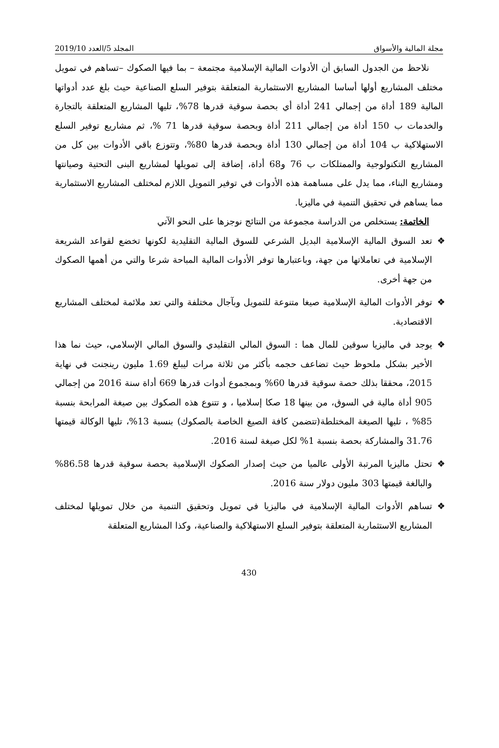مجلة المالية والأسواق المجلد 5/العدد 2019/10
نلاحظ من الجدول السابق أن الأدوات المالية الإسلامية مجتمعة – بما فيها الصكوك –تساهم في تمويل مختلف المشاريع أولها أساسا المشاريع الاستثمارية المتعلقة بتوفير السلع الصناعية حيث بلغ عدد أدواتها المالية 189 أداة من إجمالي 241 أداة أي بحصة سوقية قدرها 78%، تليها المشاريع المتعلقة بالتجارة والخدمات ب 150 أداة من إجمالي 211 أداة وبحصة سوقية قدرها 71 %، ثم مشاريع توفير السلع الاستهلاكية ب 104 أداة من إجمالي 130 أداة وبحصة قدرها 80%، وتتوزع باقي الأدوات بين كل من المشاريع التكنولوجية والممتلكات ب 76 و68 أداة، إضافة إلى تمويلها لمشاريع البنى التحتية وصيانتها ومشاريع البناء، مما يدل على مساهمة هذه الأدوات في توفير التمويل اللازم لمختلف المشاريع الاستثمارية مما يساهم في تحقيق التنمية في ماليزيا.
الخاتمة: يستخلص من الدراسة مجموعة من النتائج نوجزها على النحو الآتي
❖ تعد السوق المالية الإسلامية البديل الشرعي للسوق المالية التقليدية لكونها تخضع لقواعد الشريعة الإسلامية في تعاملاتها من جهة، وباعتبارها توفر الأدوات المالية المباحة شرعا والتي من أهمها الصكوك من جهة أخرى.
❖ توفر الأدوات المالية الإسلامية صيغا متنوعة للتمويل وبآجال مختلفة والتي تعد ملائمة لمختلف المشاريع الاقتصادية.
❖ يوجد في ماليزيا سوقين للمال هما : السوق المالي التقليدي والسوق المالي الإسلامي، حيث نما هذا الأخير بشكل ملحوظ حيث تضاعف حجمه بأكثر من ثلاثة مرات ليبلغ 1.69 مليون رينجنت في نهاية 2015، محققا بذلك حصة سوقية قدرها 60% وبمجموع أدوات قدرها 669 أداة سنة 2016 من إجمالي 905 أداة مالية في السوق، من بينها 18 صكا إسلاميا ، و تتنوع هذه الصكوك بين صيغة المرابحة بنسبة 85% ، تليها الصيغة المختلطة(تتضمن كافة الصيغ الخاصة بالصكوك) بنسبة 13%، تليها الوكالة قيمتها 31.76 والمشاركة بحصة بنسبة 1% لكل صيغة لسنة 2016.
❖ تحتل ماليزيا المرتبة الأولى عالميا من حيث إصدار الصكوك الإسلامية بحصة سوقية قدرها 86.58% والبالغة قيمتها 303 مليون دولار سنة 2016.
❖ تساهم الأدوات المالية الإسلامية في ماليزيا في تمويل وتحقيق التنمية من خلال تمويلها لمختلف المشاريع الاستثمارية المتعلقة بتوفير السلع الاستهلاكية والصناعية، وكذا المشاريع المتعلقة
430